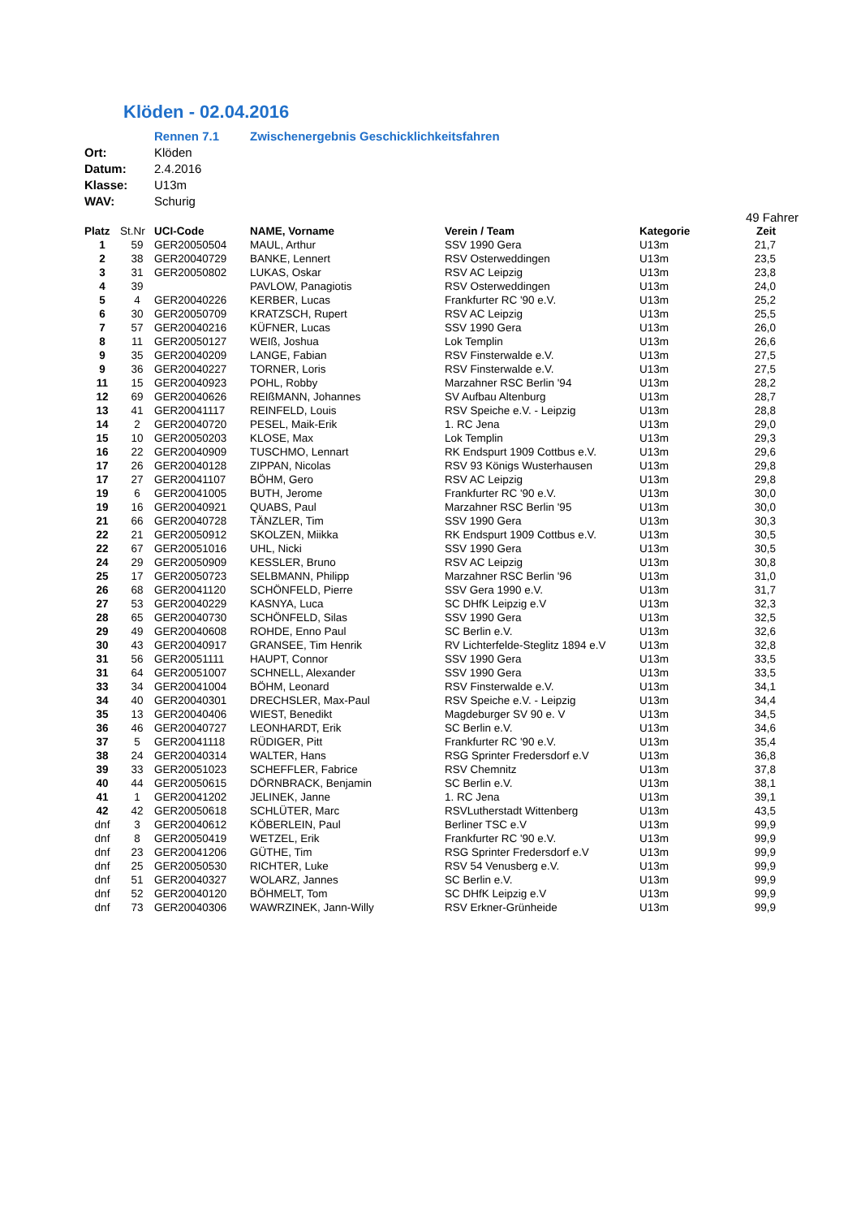Klöden - 02.04.2016
| | Rennen 7.1 | Zwischenergebnis Geschicklichkeitsfahren |
| Ort: | Klöden | |
| Datum: | 2.4.2016 | |
| Klasse: | U13m | |
| WAV: | Schurig | |
49 Fahrer
| Platz | St.Nr | UCI-Code | NAME, Vorname | Verein / Team | Kategorie | Zeit |
| --- | --- | --- | --- | --- | --- | --- |
| 1 | 59 | GER20050504 | MAUL, Arthur | SSV 1990 Gera | U13m | 21,7 |
| 2 | 38 | GER20040729 | BANKE, Lennert | RSV Osterweddingen | U13m | 23,5 |
| 3 | 31 | GER20050802 | LUKAS, Oskar | RSV AC Leipzig | U13m | 23,8 |
| 4 | 39 | | PAVLOW, Panagiotis | RSV Osterweddingen | U13m | 24,0 |
| 5 | 4 | GER20040226 | KERBER, Lucas | Frankfurter RC '90 e.V. | U13m | 25,2 |
| 6 | 30 | GER20050709 | KRATZSCH, Rupert | RSV AC Leipzig | U13m | 25,5 |
| 7 | 57 | GER20040216 | KÜFNER, Lucas | SSV 1990 Gera | U13m | 26,0 |
| 8 | 11 | GER20050127 | WEIß, Joshua | Lok Templin | U13m | 26,6 |
| 9 | 35 | GER20040209 | LANGE, Fabian | RSV Finsterwalde e.V. | U13m | 27,5 |
| 9 | 36 | GER20040227 | TORNER, Loris | RSV Finsterwalde e.V. | U13m | 27,5 |
| 11 | 15 | GER20040923 | POHL, Robby | Marzahner RSC Berlin '94 | U13m | 28,2 |
| 12 | 69 | GER20040626 | REIßMANN, Johannes | SV Aufbau Altenburg | U13m | 28,7 |
| 13 | 41 | GER20041117 | REINFELD, Louis | RSV Speiche e.V. - Leipzig | U13m | 28,8 |
| 14 | 2 | GER20040720 | PESEL, Maik-Erik | 1. RC Jena | U13m | 29,0 |
| 15 | 10 | GER20050203 | KLOSE, Max | Lok Templin | U13m | 29,3 |
| 16 | 22 | GER20040909 | TUSCHMO, Lennart | RK Endspurt 1909 Cottbus e.V. | U13m | 29,6 |
| 17 | 26 | GER20040128 | ZIPPAN, Nicolas | RSV 93 Königs Wusterhausen | U13m | 29,8 |
| 17 | 27 | GER20041107 | BÖHM, Gero | RSV AC Leipzig | U13m | 29,8 |
| 19 | 6 | GER20041005 | BUTH, Jerome | Frankfurter RC '90 e.V. | U13m | 30,0 |
| 19 | 16 | GER20040921 | QUABS, Paul | Marzahner RSC Berlin '95 | U13m | 30,0 |
| 21 | 66 | GER20040728 | TÄNZLER, Tim | SSV 1990 Gera | U13m | 30,3 |
| 22 | 21 | GER20050912 | SKOLZEN, Miikka | RK Endspurt 1909 Cottbus e.V. | U13m | 30,5 |
| 22 | 67 | GER20051016 | UHL, Nicki | SSV 1990 Gera | U13m | 30,5 |
| 24 | 29 | GER20050909 | KESSLER, Bruno | RSV AC Leipzig | U13m | 30,8 |
| 25 | 17 | GER20050723 | SELBMANN, Philipp | Marzahner RSC Berlin '96 | U13m | 31,0 |
| 26 | 68 | GER20041120 | SCHÖNFELD, Pierre | SSV Gera 1990 e.V. | U13m | 31,7 |
| 27 | 53 | GER20040229 | KASNYA, Luca | SC DHfK Leipzig e.V | U13m | 32,3 |
| 28 | 65 | GER20040730 | SCHÖNFELD, Silas | SSV 1990 Gera | U13m | 32,5 |
| 29 | 49 | GER20040608 | ROHDE, Enno Paul | SC Berlin e.V. | U13m | 32,6 |
| 30 | 43 | GER20040917 | GRANSEE, Tim Henrik | RV Lichterfelde-Steglitz 1894 e.V | U13m | 32,8 |
| 31 | 56 | GER20051111 | HAUPT, Connor | SSV 1990 Gera | U13m | 33,5 |
| 31 | 64 | GER20051007 | SCHNELL, Alexander | SSV 1990 Gera | U13m | 33,5 |
| 33 | 34 | GER20041004 | BÖHM, Leonard | RSV Finsterwalde e.V. | U13m | 34,1 |
| 34 | 40 | GER20040301 | DRECHSLER, Max-Paul | RSV Speiche e.V. - Leipzig | U13m | 34,4 |
| 35 | 13 | GER20040406 | WIEST, Benedikt | Magdeburger SV 90 e. V | U13m | 34,5 |
| 36 | 46 | GER20040727 | LEONHARDT, Erik | SC Berlin e.V. | U13m | 34,6 |
| 37 | 5 | GER20041118 | RÜDIGER, Pitt | Frankfurter RC '90 e.V. | U13m | 35,4 |
| 38 | 24 | GER20040314 | WALTER, Hans | RSG Sprinter Fredersdorf e.V | U13m | 36,8 |
| 39 | 33 | GER20051023 | SCHEFFLER, Fabrice | RSV Chemnitz | U13m | 37,8 |
| 40 | 44 | GER20050615 | DÖRNBRACK, Benjamin | SC Berlin e.V. | U13m | 38,1 |
| 41 | 1 | GER20041202 | JELINEK, Janne | 1. RC Jena | U13m | 39,1 |
| 42 | 42 | GER20050618 | SCHLÜTER, Marc | RSVLutherstadt Wittenberg | U13m | 43,5 |
| dnf | 3 | GER20040612 | KÖBERLEIN, Paul | Berliner TSC e.V | U13m | 99,9 |
| dnf | 8 | GER20050419 | WETZEL, Erik | Frankfurter RC '90 e.V. | U13m | 99,9 |
| dnf | 23 | GER20041206 | GÜTHE, Tim | RSG Sprinter Fredersdorf e.V | U13m | 99,9 |
| dnf | 25 | GER20050530 | RICHTER, Luke | RSV 54 Venusberg e.V. | U13m | 99,9 |
| dnf | 51 | GER20040327 | WOLARZ, Jannes | SC Berlin e.V. | U13m | 99,9 |
| dnf | 52 | GER20040120 | BÖHMELT, Tom | SC DHfK Leipzig e.V | U13m | 99,9 |
| dnf | 73 | GER20040306 | WAWRZINEK, Jann-Willy | RSV Erkner-Grünheide | U13m | 99,9 |